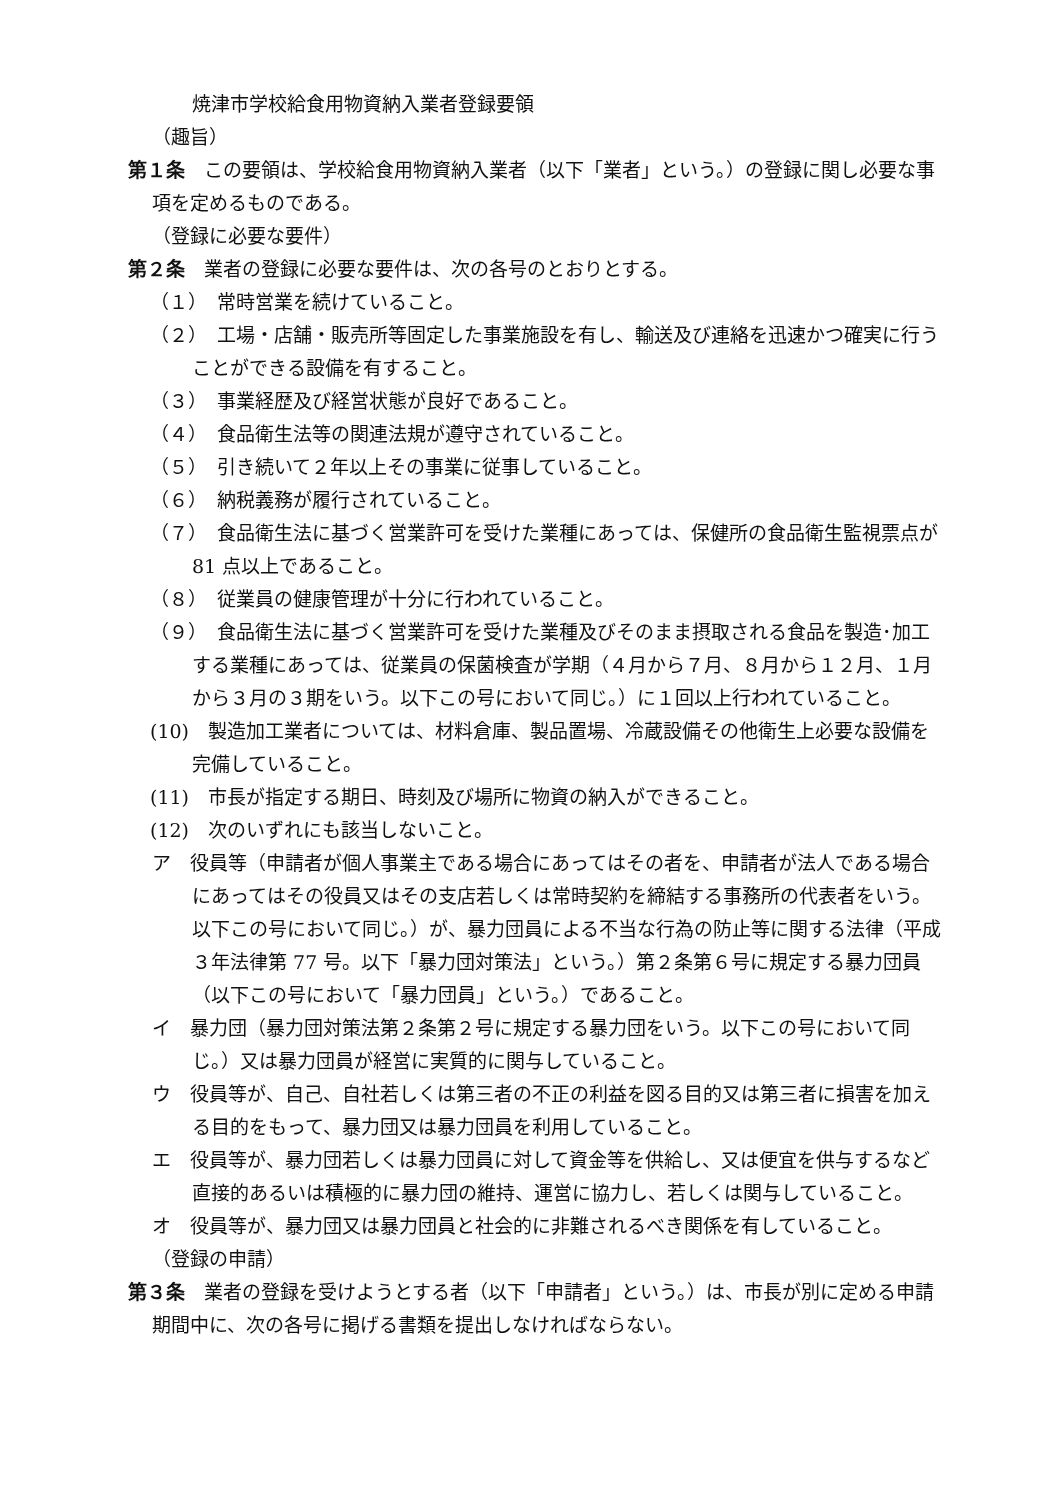焼津市学校給食用物資納入業者登録要領
（趣旨）
第１条　この要領は、学校給食用物資納入業者（以下「業者」という。）の登録に関し必要な事項を定めるものである。
（登録に必要な要件）
第２条　業者の登録に必要な要件は、次の各号のとおりとする。
（１）　常時営業を続けていること。
（２）　工場・店舗・販売所等固定した事業施設を有し、輸送及び連絡を迅速かつ確実に行うことができる設備を有すること。
（３）　事業経歴及び経営状態が良好であること。
（４）　食品衛生法等の関連法規が遵守されていること。
（５）　引き続いて２年以上その事業に従事していること。
（６）　納税義務が履行されていること。
（７）　食品衛生法に基づく営業許可を受けた業種にあっては、保健所の食品衛生監視票点が 81 点以上であること。
（８）　従業員の健康管理が十分に行われていること。
（９）　食品衛生法に基づく営業許可を受けた業種及びそのまま摂取される食品を製造･加工する業種にあっては、従業員の保菌検査が学期（４月から７月、８月から１２月、１月から３月の３期をいう。以下この号において同じ。）に１回以上行われていること。
(10)　製造加工業者については、材料倉庫、製品置場、冷蔵設備その他衛生上必要な設備を完備していること。
(11)　市長が指定する期日、時刻及び場所に物資の納入ができること。
(12)　次のいずれにも該当しないこと。
ア　役員等（申請者が個人事業主である場合にあってはその者を、申請者が法人である場合にあってはその役員又はその支店若しくは常時契約を締結する事務所の代表者をいう。以下この号において同じ。）が、暴力団員による不当な行為の防止等に関する法律（平成３年法律第 77 号。以下「暴力団対策法」という。）第２条第６号に規定する暴力団員（以下この号において「暴力団員」という。）であること。
イ　暴力団（暴力団対策法第２条第２号に規定する暴力団をいう。以下この号において同じ。）又は暴力団員が経営に実質的に関与していること。
ウ　役員等が、自己、自社若しくは第三者の不正の利益を図る目的又は第三者に損害を加える目的をもって、暴力団又は暴力団員を利用していること。
エ　役員等が、暴力団若しくは暴力団員に対して資金等を供給し、又は便宜を供与するなど直接的あるいは積極的に暴力団の維持、運営に協力し、若しくは関与していること。
オ　役員等が、暴力団又は暴力団員と社会的に非難されるべき関係を有していること。
（登録の申請）
第３条　業者の登録を受けようとする者（以下「申請者」という。）は、市長が別に定める申請期間中に、次の各号に掲げる書類を提出しなければならない。